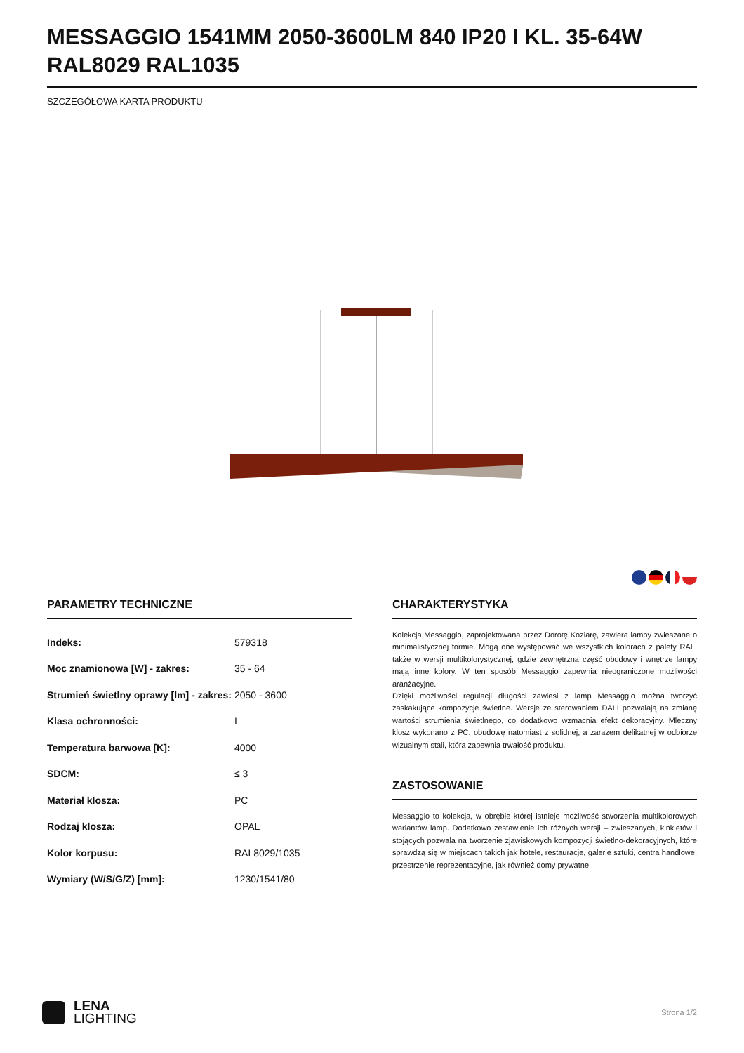MESSAGGIO 1541MM 2050-3600LM 840 IP20 I KL. 35-64W RAL8029 RAL1035
SZCZEGÓŁOWA KARTA PRODUKTU
PARAMETRY TECHNICZNE
| Indeks: | 579318 |
| Moc znamionowa [W] - zakres: | 35 - 64 |
| Strumień świetlny oprawy [lm] - zakres: | 2050 - 3600 |
| Klasa ochronności: | I |
| Temperatura barwowa [K]: | 4000 |
| SDCM: | ≤ 3 |
| Materiał klosza: | PC |
| Rodzaj klosza: | OPAL |
| Kolor korpusu: | RAL8029/1035 |
| Wymiary (W/S/G/Z) [mm]: | 1230/1541/80 |
CHARAKTERYSTYKA
Kolekcja Messaggio, zaprojektowana przez Dorotę Koziarę, zawiera lampy zwieszane o minimalistycznej formie. Mogą one występować we wszystkich kolorach z palety RAL, także w wersji multikolorystycznej, gdzie zewnętrzna część obudowy i wnętrze lampy mają inne kolory. W ten sposób Messaggio zapewnia nieograniczone możliwości aranżacyjne.
Dzięki możliwości regulacji długości zawiesi z lamp Messaggio można tworzyć zaskakujące kompozycje świetlne. Wersje ze sterowaniem DALI pozwalają na zmianę wartości strumienia świetlnego, co dodatkowo wzmacnia efekt dekoracyjny. Mleczny klosz wykonano z PC, obudowę natomiast z solidnej, a zarazem delikatnej w odbiorze wizualnym stali, która zapewnia trwałość produktu.
ZASTOSOWANIE
Messaggio to kolekcja, w obrębie której istnieje możliwość stworzenia multikolorowych wariantów lamp. Dodatkowo zestawienie ich różnych wersji – zwieszanych, kinkietów i stojących pozwala na tworzenie zjawiskowych kompozycji świetlno-dekoracyjnych, które sprawdzą się w miejscach takich jak hotele, restauracje, galerie sztuki, centra handlowe, przestrzenie reprezentacyjne, jak również domy prywatne.
LENA
LIGHTING
Strona 1/2